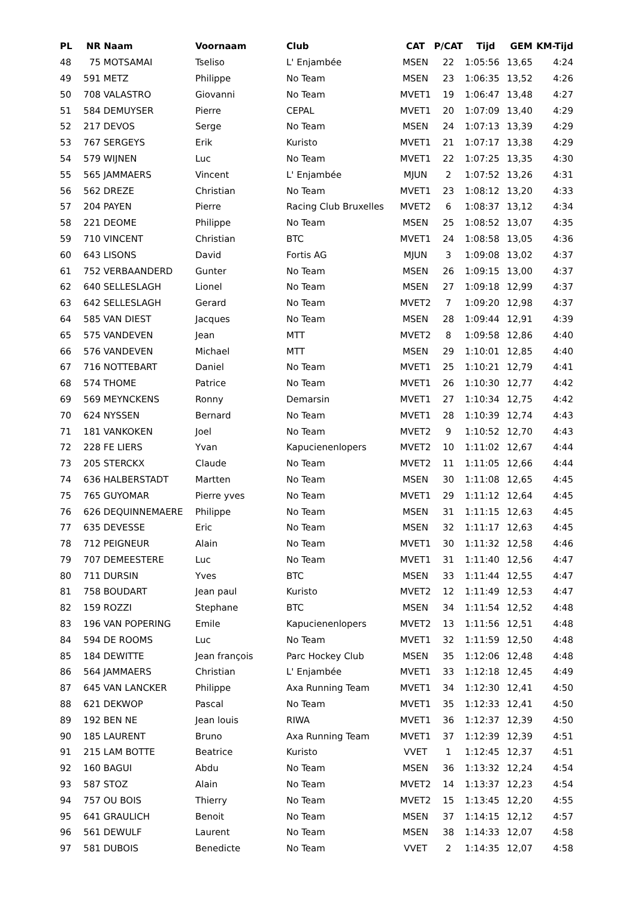| PL | NR | Naam | Voornaam | Club | CAT | P/CAT | Tijd | GEM | KM-Tijd |
| --- | --- | --- | --- | --- | --- | --- | --- | --- | --- |
| 48 | 75 | MOTSAMAI | Tseliso | L' Enjambée | MSEN | 22 | 1:05:56 | 13,65 | 4:24 |
| 49 | 591 | METZ | Philippe | No Team | MSEN | 23 | 1:06:35 | 13,52 | 4:26 |
| 50 | 708 | VALASTRO | Giovanni | No Team | MVET1 | 19 | 1:06:47 | 13,48 | 4:27 |
| 51 | 584 | DEMUYSER | Pierre | CEPAL | MVET1 | 20 | 1:07:09 | 13,40 | 4:29 |
| 52 | 217 | DEVOS | Serge | No Team | MSEN | 24 | 1:07:13 | 13,39 | 4:29 |
| 53 | 767 | SERGEYS | Erik | Kuristo | MVET1 | 21 | 1:07:17 | 13,38 | 4:29 |
| 54 | 579 | WIJNEN | Luc | No Team | MVET1 | 22 | 1:07:25 | 13,35 | 4:30 |
| 55 | 565 | JAMMAERS | Vincent | L' Enjambée | MJUN | 2 | 1:07:52 | 13,26 | 4:31 |
| 56 | 562 | DREZE | Christian | No Team | MVET1 | 23 | 1:08:12 | 13,20 | 4:33 |
| 57 | 204 | PAYEN | Pierre | Racing Club Bruxelles | MVET2 | 6 | 1:08:37 | 13,12 | 4:34 |
| 58 | 221 | DEOME | Philippe | No Team | MSEN | 25 | 1:08:52 | 13,07 | 4:35 |
| 59 | 710 | VINCENT | Christian | BTC | MVET1 | 24 | 1:08:58 | 13,05 | 4:36 |
| 60 | 643 | LISONS | David | Fortis AG | MJUN | 3 | 1:09:08 | 13,02 | 4:37 |
| 61 | 752 | VERBAANDERD | Gunter | No Team | MSEN | 26 | 1:09:15 | 13,00 | 4:37 |
| 62 | 640 | SELLESLAGH | Lionel | No Team | MSEN | 27 | 1:09:18 | 12,99 | 4:37 |
| 63 | 642 | SELLESLAGH | Gerard | No Team | MVET2 | 7 | 1:09:20 | 12,98 | 4:37 |
| 64 | 585 | VAN DIEST | Jacques | No Team | MSEN | 28 | 1:09:44 | 12,91 | 4:39 |
| 65 | 575 | VANDEVEN | Jean | MTT | MVET2 | 8 | 1:09:58 | 12,86 | 4:40 |
| 66 | 576 | VANDEVEN | Michael | MTT | MSEN | 29 | 1:10:01 | 12,85 | 4:40 |
| 67 | 716 | NOTTEBART | Daniel | No Team | MVET1 | 25 | 1:10:21 | 12,79 | 4:41 |
| 68 | 574 | THOME | Patrice | No Team | MVET1 | 26 | 1:10:30 | 12,77 | 4:42 |
| 69 | 569 | MEYNCKENS | Ronny | Demarsin | MVET1 | 27 | 1:10:34 | 12,75 | 4:42 |
| 70 | 624 | NYSSEN | Bernard | No Team | MVET1 | 28 | 1:10:39 | 12,74 | 4:43 |
| 71 | 181 | VANKOKEN | Joel | No Team | MVET2 | 9 | 1:10:52 | 12,70 | 4:43 |
| 72 | 228 | FE LIERS | Yvan | Kapucienenlopers | MVET2 | 10 | 1:11:02 | 12,67 | 4:44 |
| 73 | 205 | STERCKX | Claude | No Team | MVET2 | 11 | 1:11:05 | 12,66 | 4:44 |
| 74 | 636 | HALBERSTADT | Martten | No Team | MSEN | 30 | 1:11:08 | 12,65 | 4:45 |
| 75 | 765 | GUYOMAR | Pierre yves | No Team | MVET1 | 29 | 1:11:12 | 12,64 | 4:45 |
| 76 | 626 | DEQUINNEMAERE | Philippe | No Team | MSEN | 31 | 1:11:15 | 12,63 | 4:45 |
| 77 | 635 | DEVESSE | Eric | No Team | MSEN | 32 | 1:11:17 | 12,63 | 4:45 |
| 78 | 712 | PEIGNEUR | Alain | No Team | MVET1 | 30 | 1:11:32 | 12,58 | 4:46 |
| 79 | 707 | DEMEESTERE | Luc | No Team | MVET1 | 31 | 1:11:40 | 12,56 | 4:47 |
| 80 | 711 | DURSIN | Yves | BTC | MSEN | 33 | 1:11:44 | 12,55 | 4:47 |
| 81 | 758 | BOUDART | Jean paul | Kuristo | MVET2 | 12 | 1:11:49 | 12,53 | 4:47 |
| 82 | 159 | ROZZI | Stephane | BTC | MSEN | 34 | 1:11:54 | 12,52 | 4:48 |
| 83 | 196 | VAN POPERING | Emile | Kapucienenlopers | MVET2 | 13 | 1:11:56 | 12,51 | 4:48 |
| 84 | 594 | DE ROOMS | Luc | No Team | MVET1 | 32 | 1:11:59 | 12,50 | 4:48 |
| 85 | 184 | DEWITTE | Jean françois | Parc Hockey Club | MSEN | 35 | 1:12:06 | 12,48 | 4:48 |
| 86 | 564 | JAMMAERS | Christian | L' Enjambée | MVET1 | 33 | 1:12:18 | 12,45 | 4:49 |
| 87 | 645 | VAN LANCKER | Philippe | Axa Running Team | MVET1 | 34 | 1:12:30 | 12,41 | 4:50 |
| 88 | 621 | DEKWOP | Pascal | No Team | MVET1 | 35 | 1:12:33 | 12,41 | 4:50 |
| 89 | 192 | BEN NE | Jean louis | RIWA | MVET1 | 36 | 1:12:37 | 12,39 | 4:50 |
| 90 | 185 | LAURENT | Bruno | Axa Running Team | MVET1 | 37 | 1:12:39 | 12,39 | 4:51 |
| 91 | 215 | LAM BOTTE | Beatrice | Kuristo | VVET | 1 | 1:12:45 | 12,37 | 4:51 |
| 92 | 160 | BAGUI | Abdu | No Team | MSEN | 36 | 1:13:32 | 12,24 | 4:54 |
| 93 | 587 | STOZ | Alain | No Team | MVET2 | 14 | 1:13:37 | 12,23 | 4:54 |
| 94 | 757 | OU BOIS | Thierry | No Team | MVET2 | 15 | 1:13:45 | 12,20 | 4:55 |
| 95 | 641 | GRAULICH | Benoit | No Team | MSEN | 37 | 1:14:15 | 12,12 | 4:57 |
| 96 | 561 | DEWULF | Laurent | No Team | MSEN | 38 | 1:14:33 | 12,07 | 4:58 |
| 97 | 581 | DUBOIS | Benedicte | No Team | VVET | 2 | 1:14:35 | 12,07 | 4:58 |